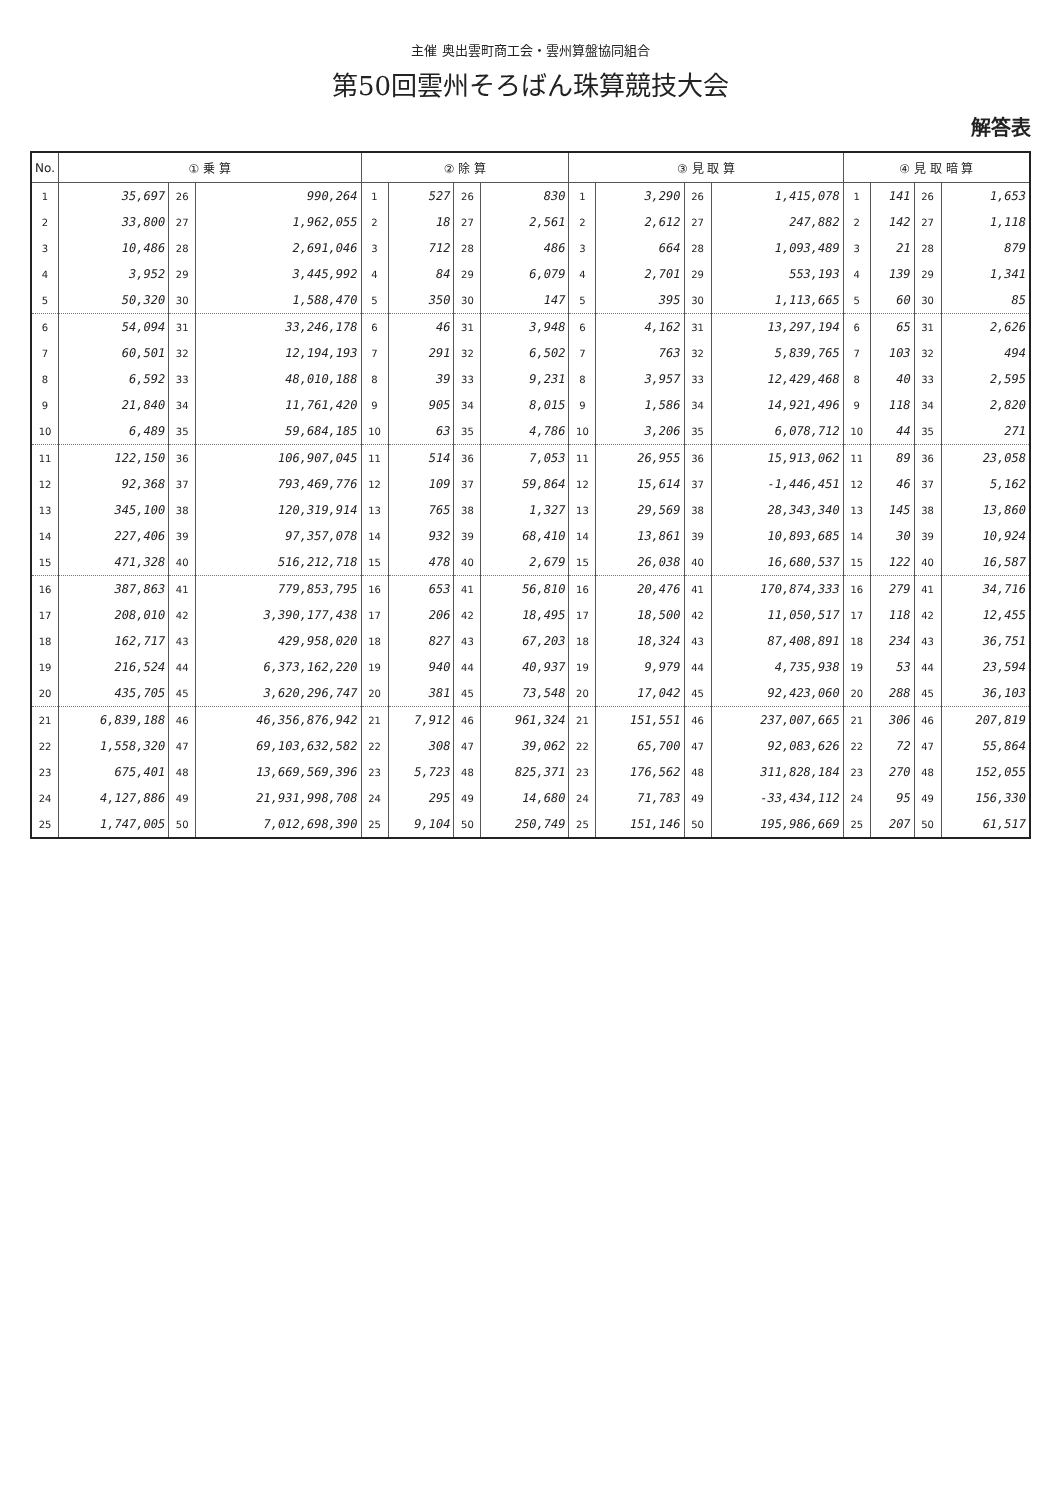主催 奥出雲町商工会・雲州算盤協同組合
第50回雲州そろばん珠算競技大会
解答表
| No. | ① 乗 算 | | | ② 除 算 | | | | ③ 見 取 算 | | | | ④ 見 取 暗 算 | | | |
| --- | --- | --- | --- | --- | --- | --- | --- | --- | --- | --- | --- | --- | --- | --- | --- |
| 1 | 35,697 | 26 | 990,264 | 1 | 527 | 26 | 830 | 1 | 3,290 | 26 | 1,415,078 | 1 | 141 | 26 | 1,653 |
| 2 | 33,800 | 27 | 1,962,055 | 2 | 18 | 27 | 2,561 | 2 | 2,612 | 27 | 247,882 | 2 | 142 | 27 | 1,118 |
| 3 | 10,486 | 28 | 2,691,046 | 3 | 712 | 28 | 486 | 3 | 664 | 28 | 1,093,489 | 3 | 21 | 28 | 879 |
| 4 | 3,952 | 29 | 3,445,992 | 4 | 84 | 29 | 6,079 | 4 | 2,701 | 29 | 553,193 | 4 | 139 | 29 | 1,341 |
| 5 | 50,320 | 30 | 1,588,470 | 5 | 350 | 30 | 147 | 5 | 395 | 30 | 1,113,665 | 5 | 60 | 30 | 85 |
| 6 | 54,094 | 31 | 33,246,178 | 6 | 46 | 31 | 3,948 | 6 | 4,162 | 31 | 13,297,194 | 6 | 65 | 31 | 2,626 |
| 7 | 60,501 | 32 | 12,194,193 | 7 | 291 | 32 | 6,502 | 7 | 763 | 32 | 5,839,765 | 7 | 103 | 32 | 494 |
| 8 | 6,592 | 33 | 48,010,188 | 8 | 39 | 33 | 9,231 | 8 | 3,957 | 33 | 12,429,468 | 8 | 40 | 33 | 2,595 |
| 9 | 21,840 | 34 | 11,761,420 | 9 | 905 | 34 | 8,015 | 9 | 1,586 | 34 | 14,921,496 | 9 | 118 | 34 | 2,820 |
| 10 | 6,489 | 35 | 59,684,185 | 10 | 63 | 35 | 4,786 | 10 | 3,206 | 35 | 6,078,712 | 10 | 44 | 35 | 271 |
| 11 | 122,150 | 36 | 106,907,045 | 11 | 514 | 36 | 7,053 | 11 | 26,955 | 36 | 15,913,062 | 11 | 89 | 36 | 23,058 |
| 12 | 92,368 | 37 | 793,469,776 | 12 | 109 | 37 | 59,864 | 12 | 15,614 | 37 | -1,446,451 | 12 | 46 | 37 | 5,162 |
| 13 | 345,100 | 38 | 120,319,914 | 13 | 765 | 38 | 1,327 | 13 | 29,569 | 38 | 28,343,340 | 13 | 145 | 38 | 13,860 |
| 14 | 227,406 | 39 | 97,357,078 | 14 | 932 | 39 | 68,410 | 14 | 13,861 | 39 | 10,893,685 | 14 | 30 | 39 | 10,924 |
| 15 | 471,328 | 40 | 516,212,718 | 15 | 478 | 40 | 2,679 | 15 | 26,038 | 40 | 16,680,537 | 15 | 122 | 40 | 16,587 |
| 16 | 387,863 | 41 | 779,853,795 | 16 | 653 | 41 | 56,810 | 16 | 20,476 | 41 | 170,874,333 | 16 | 279 | 41 | 34,716 |
| 17 | 208,010 | 42 | 3,390,177,438 | 17 | 206 | 42 | 18,495 | 17 | 18,500 | 42 | 11,050,517 | 17 | 118 | 42 | 12,455 |
| 18 | 162,717 | 43 | 429,958,020 | 18 | 827 | 43 | 67,203 | 18 | 18,324 | 43 | 87,408,891 | 18 | 234 | 43 | 36,751 |
| 19 | 216,524 | 44 | 6,373,162,220 | 19 | 940 | 44 | 40,937 | 19 | 9,979 | 44 | 4,735,938 | 19 | 53 | 44 | 23,594 |
| 20 | 435,705 | 45 | 3,620,296,747 | 20 | 381 | 45 | 73,548 | 20 | 17,042 | 45 | 92,423,060 | 20 | 288 | 45 | 36,103 |
| 21 | 6,839,188 | 46 | 46,356,876,942 | 21 | 7,912 | 46 | 961,324 | 21 | 151,551 | 46 | 237,007,665 | 21 | 306 | 46 | 207,819 |
| 22 | 1,558,320 | 47 | 69,103,632,582 | 22 | 308 | 47 | 39,062 | 22 | 65,700 | 47 | 92,083,626 | 22 | 72 | 47 | 55,864 |
| 23 | 675,401 | 48 | 13,669,569,396 | 23 | 5,723 | 48 | 825,371 | 23 | 176,562 | 48 | 311,828,184 | 23 | 270 | 48 | 152,055 |
| 24 | 4,127,886 | 49 | 21,931,998,708 | 24 | 295 | 49 | 14,680 | 24 | 71,783 | 49 | -33,434,112 | 24 | 95 | 49 | 156,330 |
| 25 | 1,747,005 | 50 | 7,012,698,390 | 25 | 9,104 | 50 | 250,749 | 25 | 151,146 | 50 | 195,986,669 | 25 | 207 | 50 | 61,517 |